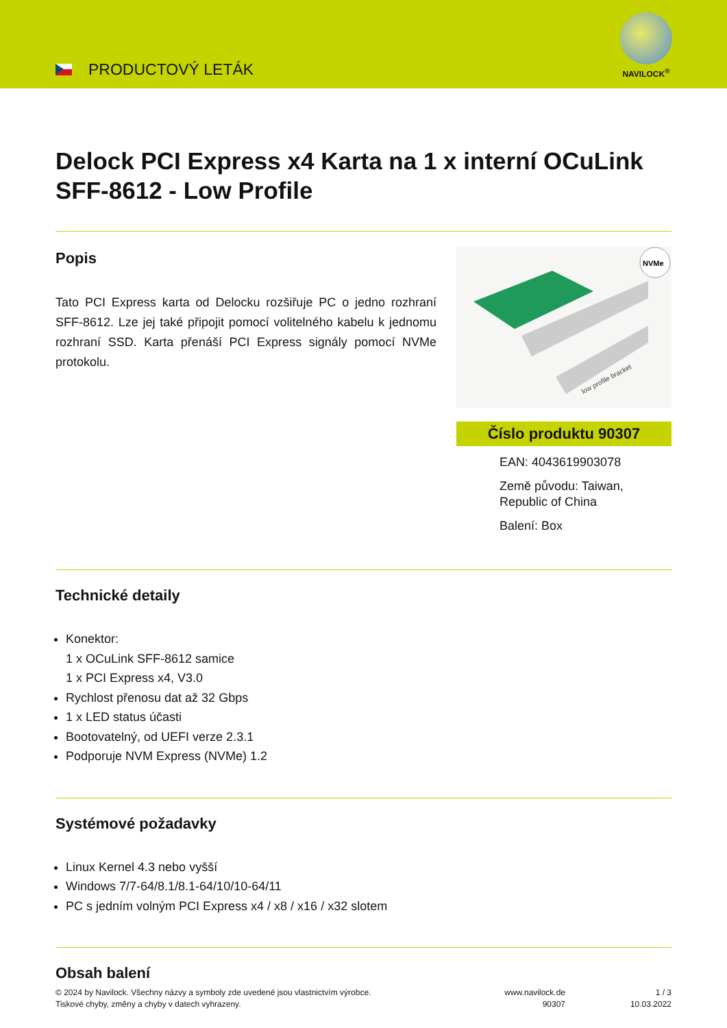PRODUCTOVÝ LETÁK
NAVILOCK<sup>®</sup>
Delock PCI Express x4 Karta na 1 x interní OCuLink SFF-8612 - Low Profile
Popis
Tato PCI Express karta od Delocku rozšiřuje PC o jedno rozhraní SFF-8612. Lze jej také připojit pomocí volitelného kabelu k jednomu rozhraní SSD. Karta přenáší PCI Express signály pomocí NVMe protokolu.
NVMe
low profile bracket
Číslo produktu 90307
EAN: 4043619903078
Země původu: Taiwan, Republic of China
Balení: Box
Technické detaily
Konektor:
1 x OCuLink SFF-8612 samice
1 x PCI Express x4, V3.0
Rychlost přenosu dat až 32 Gbps
1 x LED status účasti
Bootovatelný, od UEFI verze 2.3.1
Podporuje NVM Express (NVMe) 1.2
Systémové požadavky
Linux Kernel 4.3 nebo vyšší
Windows 7/7-64/8.1/8.1-64/10/10-64/11
PC s jedním volným PCI Express x4 / x8 / x16 / x32 slotem
Obsah balení
© 2024 by Navilock. Všechny názvy a symboly zde uvedené jsou vlastnictvím výrobce.
Tiskové chyby, změny a chyby v datech vyhrazeny.
www.navilock.de
90307
1 / 3
10.03.2022